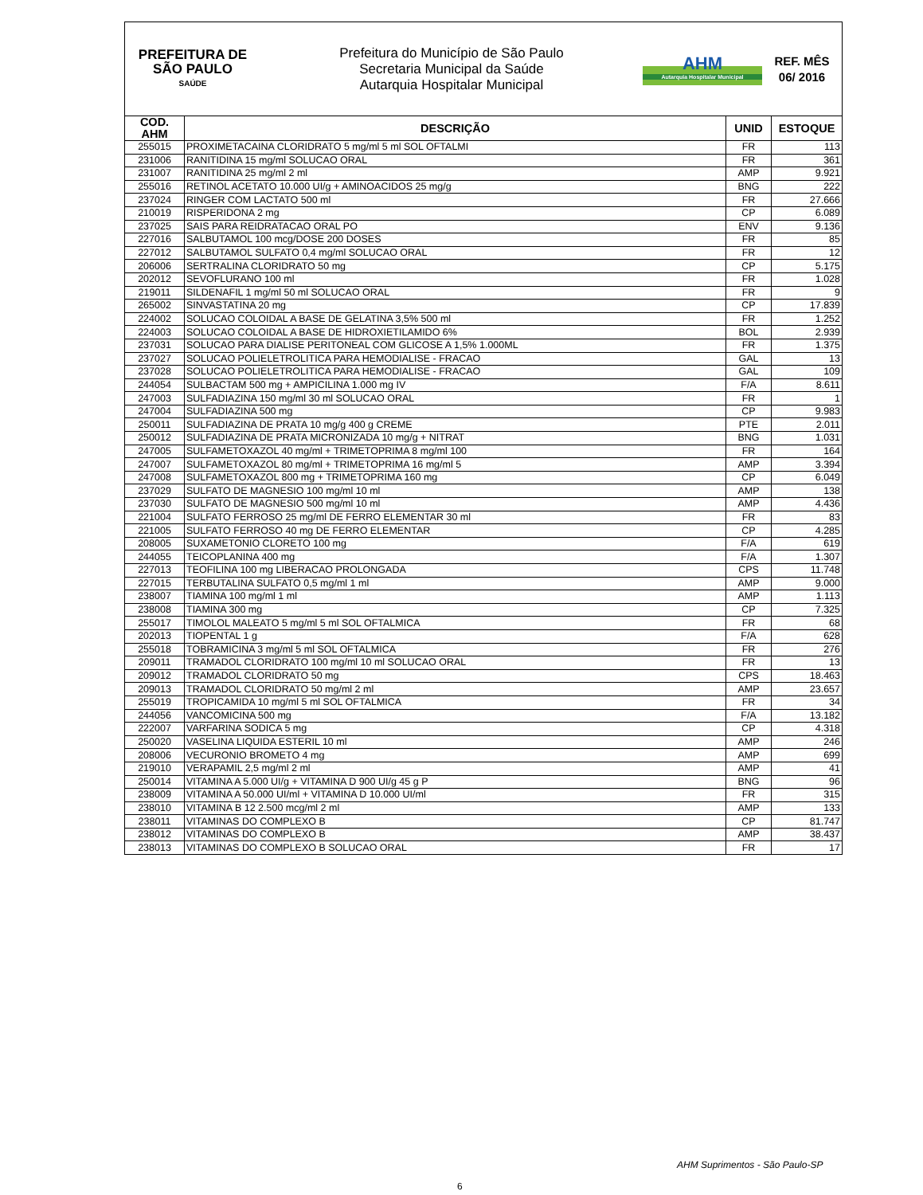PREFEITURA DE
SÃO PAULO
SAÚDE
Prefeitura do Município de São Paulo
Secretaria Municipal da Saúde
Autarquia Hospitalar Municipal
AHM
Autarquia Hospitalar Municipal
REF. MÊS
06/ 2016
| COD. AHM | DESCRIÇÃO | UNID | ESTOQUE |
| --- | --- | --- | --- |
| 255015 | PROXIMETACAINA CLORIDRATO 5 mg/ml 5 ml SOL OFTALMI | FR | 113 |
| 231006 | RANITIDINA 15 mg/ml SOLUCAO ORAL | FR | 361 |
| 231007 | RANITIDINA 25 mg/ml 2 ml | AMP | 9.921 |
| 255016 | RETINOL ACETATO 10.000 UI/g + AMINOACIDOS 25 mg/g | BNG | 222 |
| 237024 | RINGER COM LACTATO 500 ml | FR | 27.666 |
| 210019 | RISPERIDONA 2 mg | CP | 6.089 |
| 237025 | SAIS PARA REIDRATACAO ORAL PO | ENV | 9.136 |
| 227016 | SALBUTAMOL 100 mcg/DOSE 200 DOSES | FR | 85 |
| 227012 | SALBUTAMOL SULFATO 0,4 mg/ml SOLUCAO ORAL | FR | 12 |
| 206006 | SERTRALINA CLORIDRATO 50 mg | CP | 5.175 |
| 202012 | SEVOFLURANO 100 ml | FR | 1.028 |
| 219011 | SILDENAFIL 1 mg/ml 50 ml SOLUCAO ORAL | FR | 9 |
| 265002 | SINVASTATINA 20 mg | CP | 17.839 |
| 224002 | SOLUCAO COLOIDAL A BASE DE GELATINA 3,5% 500 ml | FR | 1.252 |
| 224003 | SOLUCAO COLOIDAL A BASE DE HIDROXIETILAMIDO 6% | BOL | 2.939 |
| 237031 | SOLUCAO PARA DIALISE PERITONEAL COM GLICOSE A 1,5% 1.000ML | FR | 1.375 |
| 237027 | SOLUCAO POLIELETROLITICA PARA HEMODIALISE - FRACAO | GAL | 13 |
| 237028 | SOLUCAO POLIELETROLITICA PARA HEMODIALISE - FRACAO | GAL | 109 |
| 244054 | SULBACTAM 500 mg + AMPICILINA 1.000 mg IV | F/A | 8.611 |
| 247003 | SULFADIAZINA 150 mg/ml 30 ml SOLUCAO ORAL | FR | 1 |
| 247004 | SULFADIAZINA 500 mg | CP | 9.983 |
| 250011 | SULFADIAZINA DE PRATA 10 mg/g 400 g CREME | PTE | 2.011 |
| 250012 | SULFADIAZINA DE PRATA MICRONIZADA 10 mg/g + NITRAT | BNG | 1.031 |
| 247005 | SULFAMETOXAZOL 40 mg/ml + TRIMETOPRIMA 8 mg/ml 100 | FR | 164 |
| 247007 | SULFAMETOXAZOL 80 mg/ml + TRIMETOPRIMA 16 mg/ml 5 | AMP | 3.394 |
| 247008 | SULFAMETOXAZOL 800 mg + TRIMETOPRIMA 160 mg | CP | 6.049 |
| 237029 | SULFATO DE MAGNESIO 100 mg/ml 10 ml | AMP | 138 |
| 237030 | SULFATO DE MAGNESIO 500 mg/ml 10 ml | AMP | 4.436 |
| 221004 | SULFATO FERROSO 25 mg/ml DE FERRO ELEMENTAR 30 ml | FR | 83 |
| 221005 | SULFATO FERROSO 40 mg DE FERRO ELEMENTAR | CP | 4.285 |
| 208005 | SUXAMETONIO CLORETO 100 mg | F/A | 619 |
| 244055 | TEICOPLANINA 400 mg | F/A | 1.307 |
| 227013 | TEOFILINA 100 mg LIBERACAO PROLONGADA | CPS | 11.748 |
| 227015 | TERBUTALINA SULFATO 0,5 mg/ml 1 ml | AMP | 9.000 |
| 238007 | TIAMINA 100 mg/ml 1 ml | AMP | 1.113 |
| 238008 | TIAMINA 300 mg | CP | 7.325 |
| 255017 | TIMOLOL MALEATO 5 mg/ml 5 ml SOL OFTALMICA | FR | 68 |
| 202013 | TIOPENTAL 1 g | F/A | 628 |
| 255018 | TOBRAMICINA 3 mg/ml 5 ml SOL OFTALMICA | FR | 276 |
| 209011 | TRAMADOL CLORIDRATO 100 mg/ml 10 ml SOLUCAO ORAL | FR | 13 |
| 209012 | TRAMADOL CLORIDRATO 50 mg | CPS | 18.463 |
| 209013 | TRAMADOL CLORIDRATO 50 mg/ml 2 ml | AMP | 23.657 |
| 255019 | TROPICAMIDA 10 mg/ml 5 ml SOL OFTALMICA | FR | 34 |
| 244056 | VANCOMICINA 500 mg | F/A | 13.182 |
| 222007 | VARFARINA SODICA 5 mg | CP | 4.318 |
| 250020 | VASELINA LIQUIDA ESTERIL 10 ml | AMP | 246 |
| 208006 | VECURONIO BROMETO 4 mg | AMP | 699 |
| 219010 | VERAPAMIL 2,5 mg/ml 2 ml | AMP | 41 |
| 250014 | VITAMINA A 5.000 UI/g + VITAMINA D 900 UI/g 45 g P | BNG | 96 |
| 238009 | VITAMINA A 50.000 UI/ml + VITAMINA D 10.000 UI/ml | FR | 315 |
| 238010 | VITAMINA B 12 2.500 mcg/ml 2 ml | AMP | 133 |
| 238011 | VITAMINAS DO COMPLEXO B | CP | 81.747 |
| 238012 | VITAMINAS DO COMPLEXO B | AMP | 38.437 |
| 238013 | VITAMINAS DO COMPLEXO B SOLUCAO ORAL | FR | 17 |
AHM Suprimentos - São Paulo-SP
6